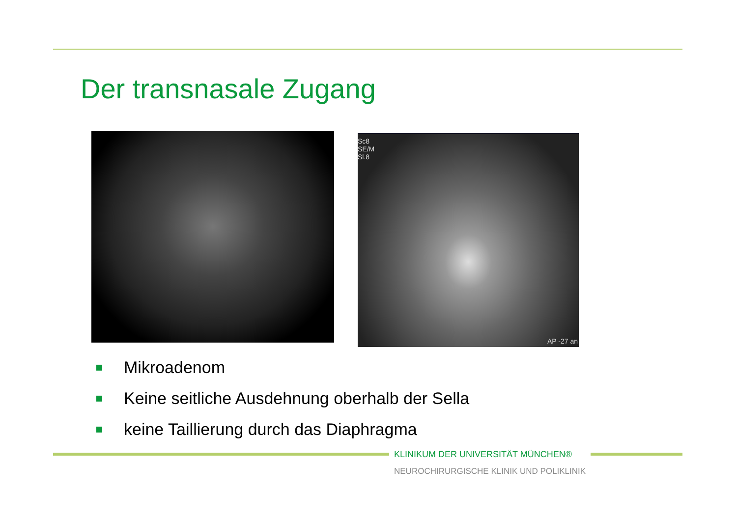Der transnasale Zugang
Sc8
SE/M
Sl.8
AP -27 an
Mikroadenom
Keine seitliche Ausdehnung oberhalb der Sella
keine Taillierung durch das Diaphragma
KLINIKUM DER UNIVERSITÄT MÜNCHEN®
NEUROCHIRURGISCHE KLINIK UND POLIKLINIK